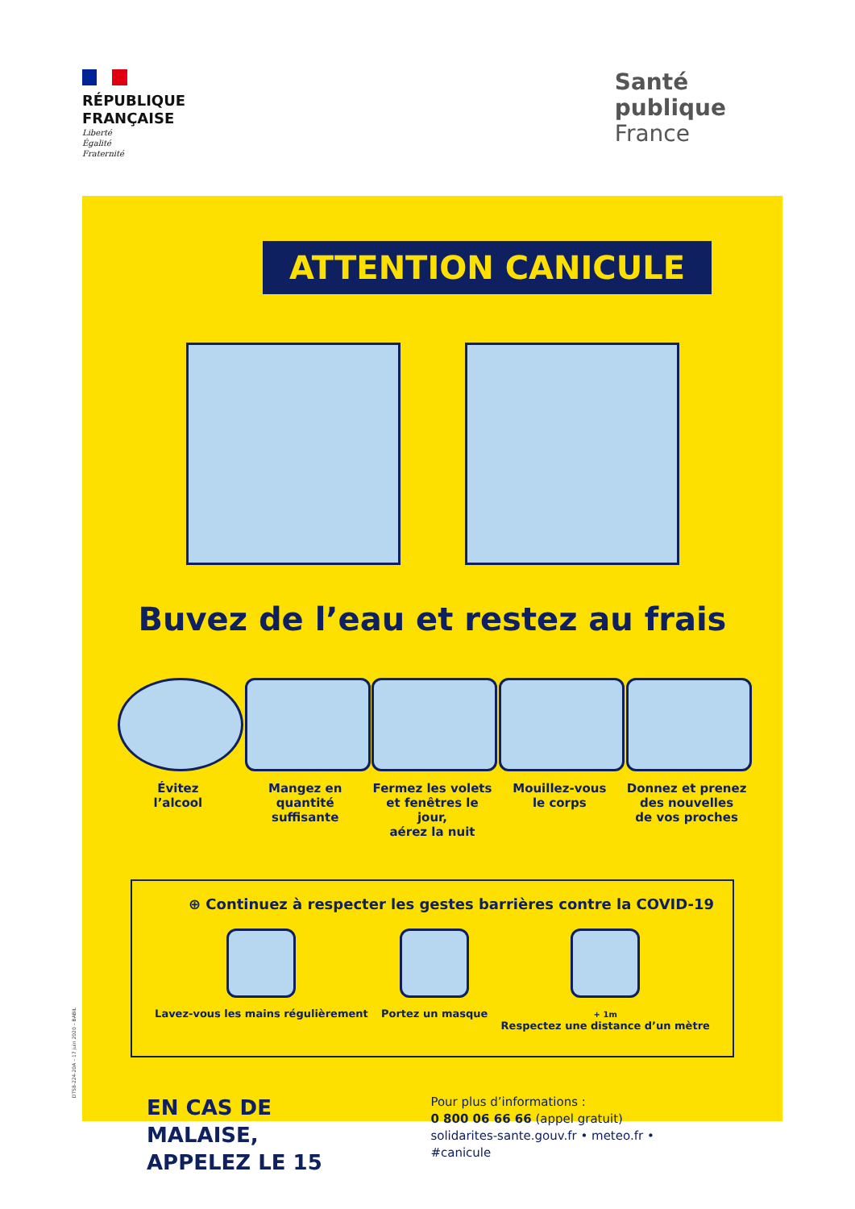RÉPUBLIQUE
FRANÇAISE
Liberté
Égalité
Fraternité
Santé
publique
France
ATTENTION CANICULE
Buvez de l’eau et restez au frais
Évitez
l’alcool
Mangez en
quantité suffisante
Fermez les volets
et fenêtres le jour,
aérez la nuit
Mouillez-vous
le corps
Donnez et prenez
des nouvelles
de vos proches
⊕ Continuez à respecter les gestes barrières contre la COVID-19
Lavez-vous les mains régulièrement
Portez un masque
+ 1m
Respectez une distance d’un mètre
EN CAS DE MALAISE,
APPELEZ LE 15
Pour plus d’informations :
0 800 06 66 66 (appel gratuit)
solidarites-sante.gouv.fr • meteo.fr • #canicule
DTS8-224-20A – 17 juin 2020 – BABIL